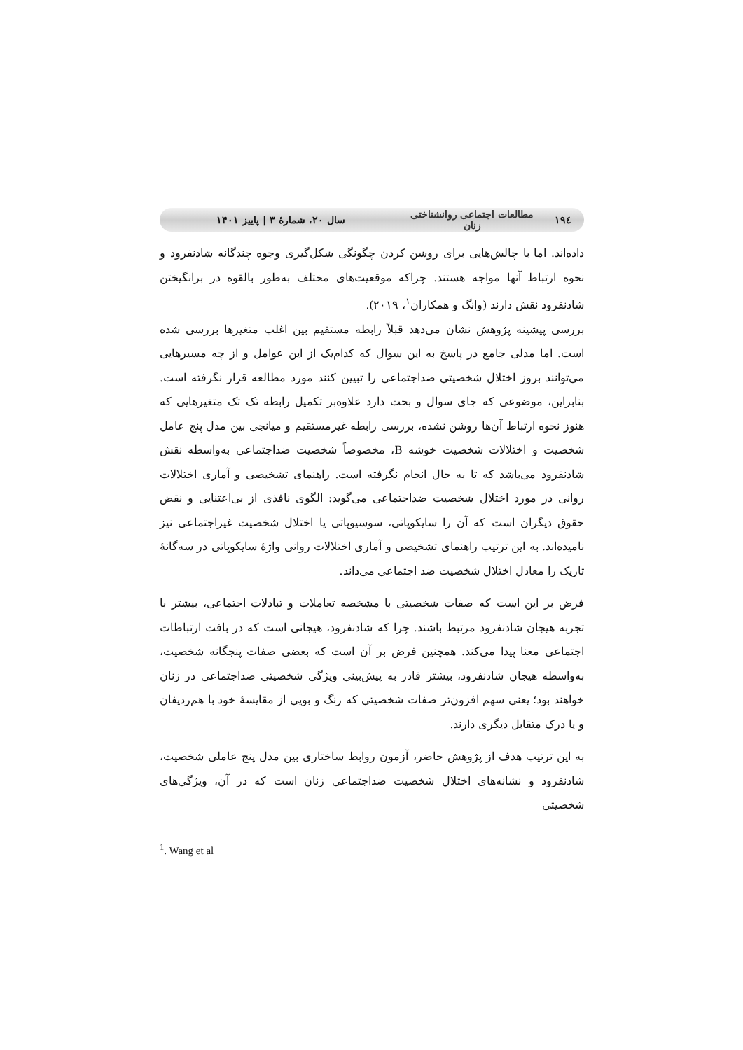۱۹٤ مطالعات اجتماعی روانشناختی زنان سال ۲۰، شمارۀ ۳ | پاییز ۱۴۰۱
داده‌اند. اما با چالش‌هایی برای روشن کردن چگونگی شکل‌گیری وجوه چندگانه شادنفرود و نحوه ارتباط آنها مواجه هستند. چراکه موقعیت‌های مختلف به‌طور بالقوه در برانگیختن شادنفرود نقش دارند (وانگ و همکاران<sup>۱</sup>، ۲۰۱۹).
بررسی پیشینه پژوهش نشان می‌دهد قبلاً رابطه مستقیم بین اغلب متغیرها بررسی شده است. اما مدلی جامع در پاسخ به این سوال که کدام‌یک از این عوامل و از چه مسیرهایی می‌توانند بروز اختلال شخصیتی ضداجتماعی را تبیین کنند مورد مطالعه قرار نگرفته است. بنابراین، موضوعی که جای سوال و بحث دارد علاوه‌بر تکمیل رابطه تک تک متغیرهایی که هنوز نحوه ارتباط آن‌ها روشن نشده، بررسی رابطه غیرمستقیم و میانجی بین مدل پنج عامل شخصیت و اختلالات شخصیت خوشه B، مخصوصاً شخصیت ضداجتماعی به‌واسطه نقش شادنفرود می‌باشد که تا به حال انجام نگرفته است. راهنمای تشخیصی و آماری اختلالات روانی در مورد اختلال شخصیت ضداجتماعی می‌گوید: الگوی نافذی از بی‌اعتنایی و نقض حقوق دیگران است که آن را سایکوپاتی، سوسیوپاتی یا اختلال شخصیت غیراجتماعی نیز نامیده‌اند. به این ترتیب راهنمای تشخیصی و آماری اختلالات روانی واژۀ سایکوپاتی در سه‌گانۀ تاریک را معادل اختلال شخصیت ضد اجتماعی می‌داند.
فرض بر این است که صفات شخصیتی با مشخصه تعاملات و تبادلات اجتماعی، بیشتر با تجربه هیجان شادنفرود مرتبط باشند. چرا که شادنفرود، هیجانی است که در بافت ارتباطات اجتماعی معنا پیدا می‌کند. همچنین فرض بر آن است که بعضی صفات پنجگانه شخصیت، به‌واسطه هیجان شادنفرود، بیشتر قادر به پیش‌بینی ویژگی شخصیتی ضداجتماعی در زنان خواهند بود؛ یعنی سهم افزون‌تر صفات شخصیتی که رنگ و بویی از مقایسۀ خود با هم‌ردیفان و یا درک متقابل دیگری دارند.
به این ترتیب هدف از پژوهش حاضر، آزمون روابط ساختاری بین مدل پنج عاملی شخصیت، شادنفرود و نشانه‌های اختلال شخصیت ضداجتماعی زنان است که در آن، ویژگی‌های شخصیتی
<sup>1</sup>. Wang et al